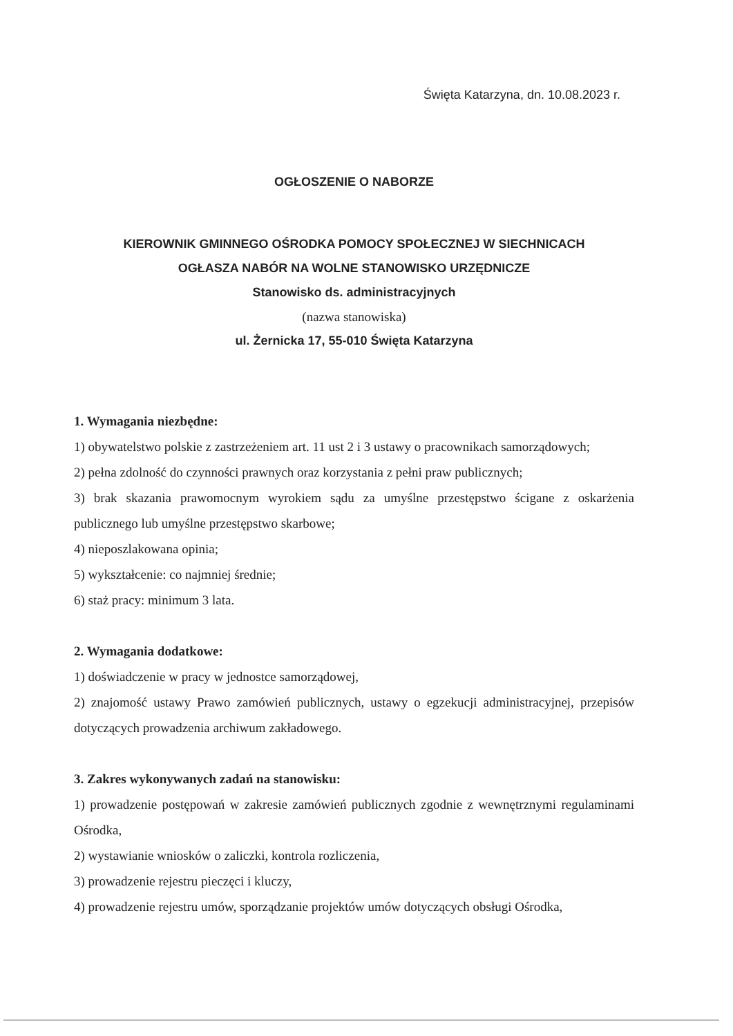Święta Katarzyna, dn. 10.08.2023 r.
OGŁOSZENIE O NABORZE
KIEROWNIK GMINNEGO OŚRODKA POMOCY SPOŁECZNEJ W SIECHNICACH
OGŁASZA NABÓR NA WOLNE STANOWISKO URZĘDNICZE
Stanowisko ds. administracyjnych
(nazwa stanowiska)
ul. Żernicka 17, 55-010 Święta Katarzyna
1. Wymagania niezbędne:
1) obywatelstwo polskie z zastrzeżeniem art. 11 ust 2 i 3 ustawy o pracownikach samorządowych;
2) pełna zdolność do czynności prawnych oraz korzystania z pełni praw publicznych;
3) brak skazania prawomocnym wyrokiem sądu za umyślne przestępstwo ścigane z oskarżenia publicznego lub umyślne przestępstwo skarbowe;
4) nieposzlakowana opinia;
5) wykształcenie: co najmniej średnie;
6) staż pracy: minimum 3 lata.
2. Wymagania dodatkowe:
1) doświadczenie w pracy w jednostce samorządowej,
2) znajomość ustawy Prawo zamówień publicznych, ustawy o egzekucji administracyjnej, przepisów dotyczących prowadzenia archiwum zakładowego.
3. Zakres wykonywanych zadań na stanowisku:
1) prowadzenie postępowań w zakresie zamówień publicznych zgodnie z wewnętrznymi regulaminami Ośrodka,
2) wystawianie wniosków o zaliczki, kontrola rozliczenia,
3) prowadzenie rejestru pieczęci i kluczy,
4) prowadzenie rejestru umów, sporządzanie projektów umów dotyczących obsługi Ośrodka,